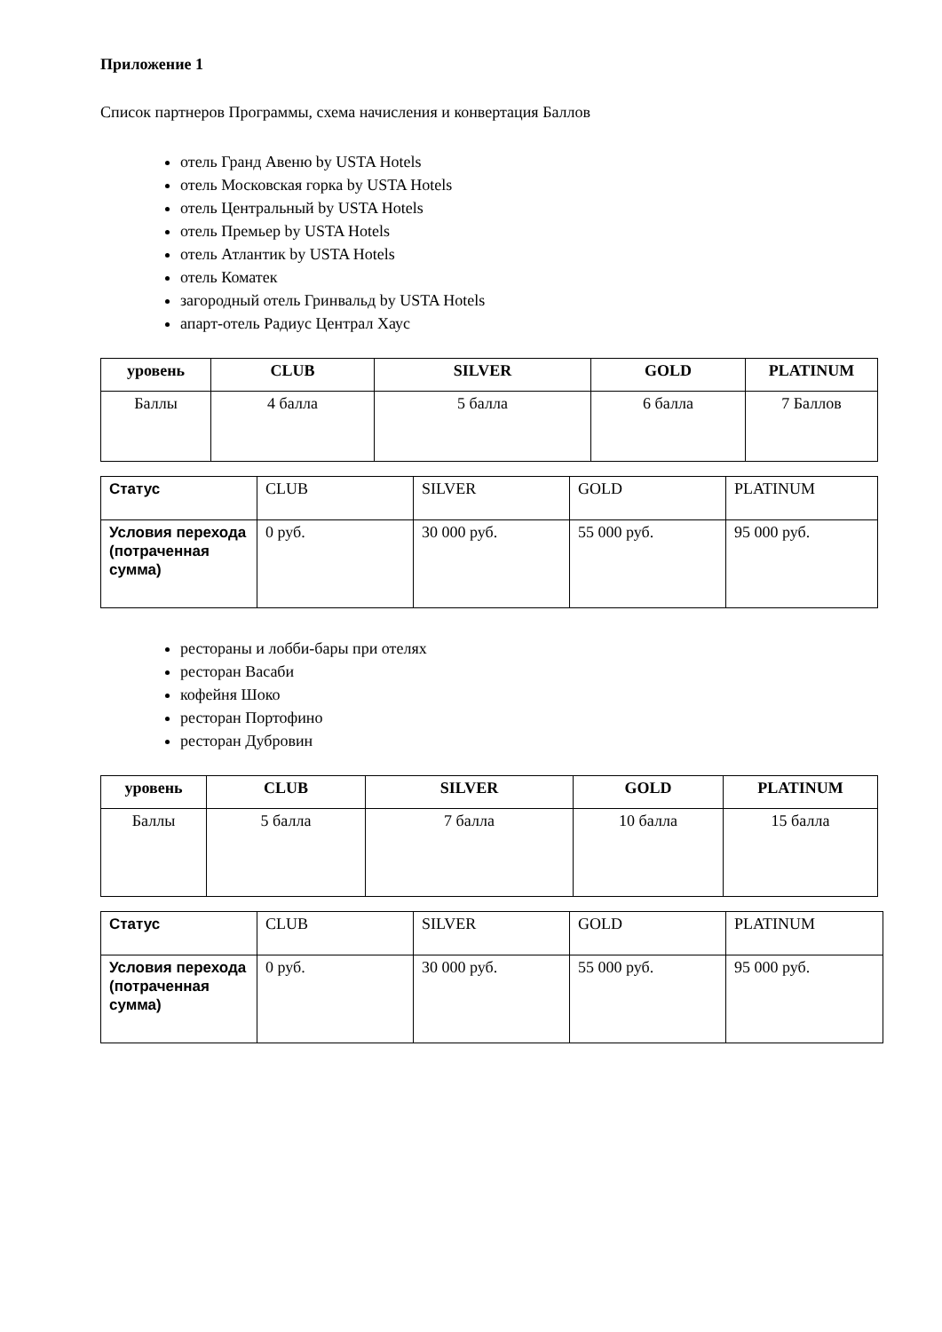Приложение 1
Список партнеров Программы, схема начисления и конвертация Баллов
отель Гранд Авеню by USTA Hotels
отель Московская горка by USTA Hotels
отель Центральный by USTA Hotels
отель Премьер by USTA Hotels
отель Атлантик by USTA Hotels
отель Коматек
загородный отель Гринвальд by USTA Hotels
апарт-отель Радиус Централ Хаус
| уровень | CLUB | SILVER | GOLD | PLATINUM |
| --- | --- | --- | --- | --- |
| Баллы | 4 балла | 5 балла | 6 балла | 7 Баллов |
| Статус | CLUB | SILVER | GOLD | PLATINUM |
| Условия перехода (потраченная сумма) | 0 руб. | 30 000 руб. | 55 000 руб. | 95 000 руб. |
рестораны и лобби-бары при отелях
ресторан Васаби
кофейня Шоко
ресторан Портофино
ресторан Дубровин
| уровень | CLUB | SILVER | GOLD | PLATINUM |
| --- | --- | --- | --- | --- |
| Баллы | 5 балла | 7 балла | 10 балла | 15 балла |
| Статус | CLUB | SILVER | GOLD | PLATINUM |
| Условия перехода (потраченная сумма) | 0 руб. | 30 000 руб. | 55 000 руб. | 95 000 руб. |